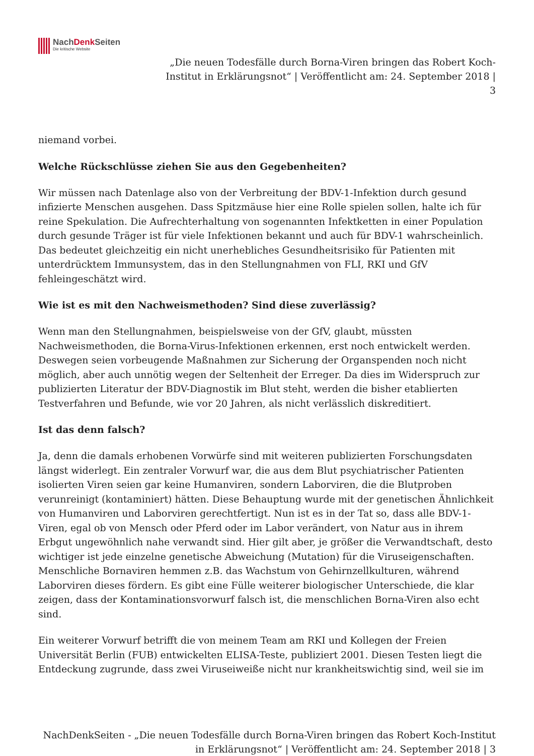NachDenk Seiten
Die kritische Website
„Die neuen Todesfälle durch Borna-Viren bringen das Robert Koch-Institut in Erklärungsnot“ | Veröffentlicht am: 24. September 2018 | 3
niemand vorbei.
Welche Rückschlüsse ziehen Sie aus den Gegebenheiten?
Wir müssen nach Datenlage also von der Verbreitung der BDV-1-Infektion durch gesund infizierte Menschen ausgehen. Dass Spitzmäuse hier eine Rolle spielen sollen, halte ich für reine Spekulation. Die Aufrechterhaltung von sogenannten Infektketten in einer Population durch gesunde Träger ist für viele Infektionen bekannt und auch für BDV-1 wahrscheinlich. Das bedeutet gleichzeitig ein nicht unerhebliches Gesundheitsrisiko für Patienten mit unterdrücktem Immunsystem, das in den Stellungnahmen von FLI, RKI und GfV fehleingeschätzt wird.
Wie ist es mit den Nachweismethoden? Sind diese zuverlässig?
Wenn man den Stellungnahmen, beispielsweise von der GfV, glaubt, müssten Nachweismethoden, die Borna-Virus-Infektionen erkennen, erst noch entwickelt werden. Deswegen seien vorbeugende Maßnahmen zur Sicherung der Organspenden noch nicht möglich, aber auch unnötig wegen der Seltenheit der Erreger. Da dies im Widerspruch zur publizierten Literatur der BDV-Diagnostik im Blut steht, werden die bisher etablierten Testverfahren und Befunde, wie vor 20 Jahren, als nicht verlässlich diskreditiert.
Ist das denn falsch?
Ja, denn die damals erhobenen Vorwürfe sind mit weiteren publizierten Forschungsdaten längst widerlegt. Ein zentraler Vorwurf war, die aus dem Blut psychiatrischer Patienten isolierten Viren seien gar keine Humanviren, sondern Laborviren, die die Blutproben verunreinigt (kontaminiert) hätten. Diese Behauptung wurde mit der genetischen Ähnlichkeit von Humanviren und Laborviren gerechtfertigt. Nun ist es in der Tat so, dass alle BDV-1-Viren, egal ob von Mensch oder Pferd oder im Labor verändert, von Natur aus in ihrem Erbgut ungewöhnlich nahe verwandt sind. Hier gilt aber, je größer die Verwandtschaft, desto wichtiger ist jede einzelne genetische Abweichung (Mutation) für die Viruseigenschaften. Menschliche Bornaviren hemmen z.B. das Wachstum von Gehirnzellkulturen, während Laborviren dieses fördern. Es gibt eine Fülle weiterer biologischer Unterschiede, die klar zeigen, dass der Kontaminationsvorwurf falsch ist, die menschlichen Borna-Viren also echt sind.
Ein weiterer Vorwurf betrifft die von meinem Team am RKI und Kollegen der Freien Universität Berlin (FUB) entwickelten ELISA-Teste, publiziert 2001. Diesen Testen liegt die Entdeckung zugrunde, dass zwei Viruseiweiße nicht nur krankheitswichtig sind, weil sie im
NachDenkSeiten - „Die neuen Todesfälle durch Borna-Viren bringen das Robert Koch-Institut in Erklärungsnot“ | Veröffentlicht am: 24. September 2018 | 3